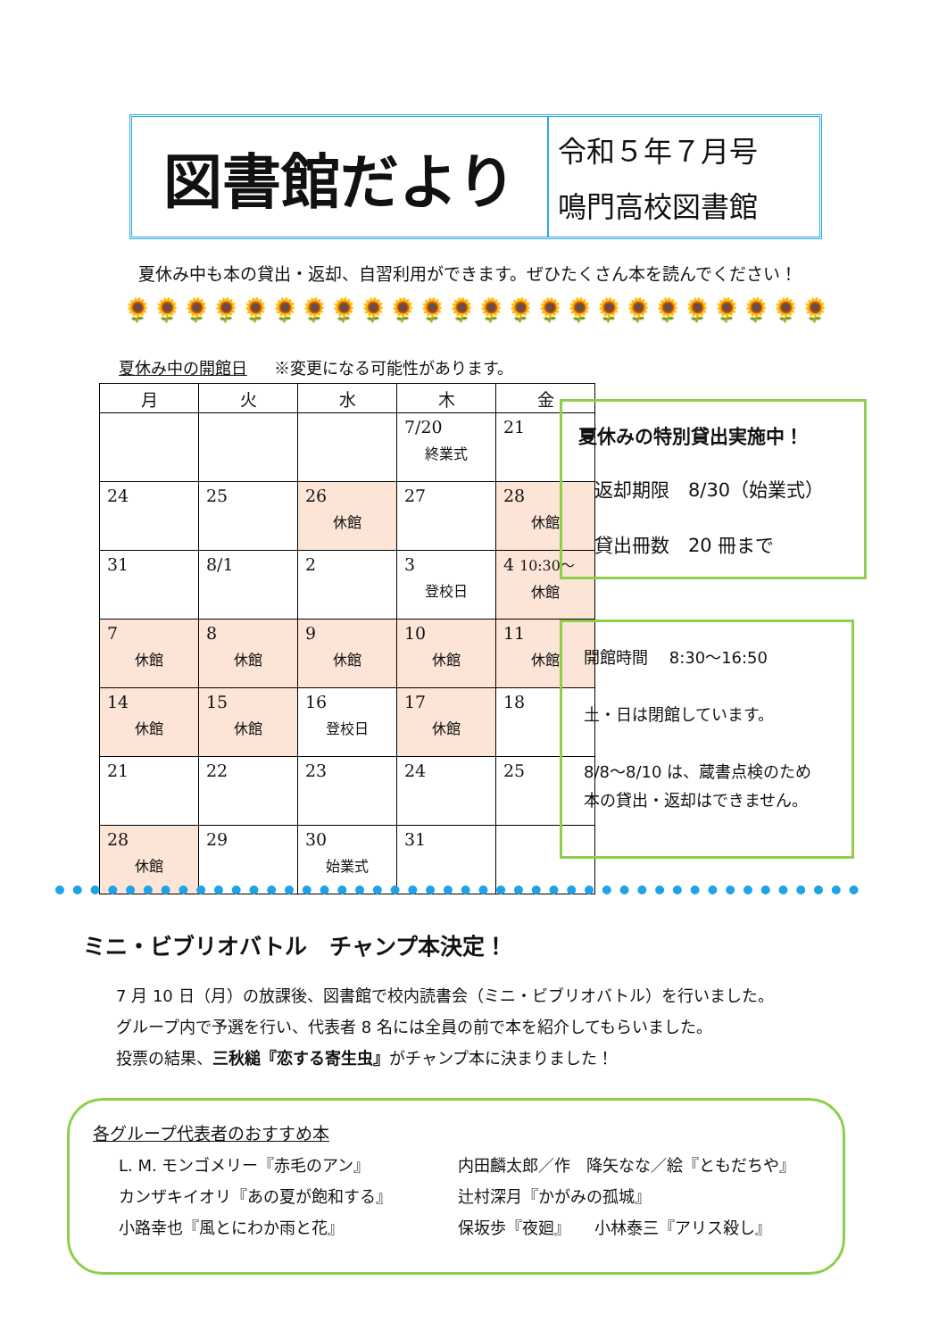図書館だより
令和５年７月号
鳴門高校図書館
夏休み中も本の貸出・返却、自習利用ができます。ぜひたくさん本を読んでください！
🌻🌻🌻🌻🌻🌻🌻🌻🌻🌻🌻🌻🌻🌻🌻🌻🌻🌻🌻🌻🌻🌻🌻🌻
夏休み中の開館日 ※変更になる可能性があります。
| 月 | 火 | 水 | 木 | 金 |
| --- | --- | --- | --- | --- |
| | | | 7/20 終業式 | 21 |
| 24 | 25 | 26 休館 | 27 | 28 休館 |
| 31 | 8/1 | 2 | 3 登校日 | 4 10:30～ 休館 |
| 7 休館 | 8 休館 | 9 休館 | 10 休館 | 11 休館 |
| 14 休館 | 15 休館 | 16 登校日 | 17 休館 | 18 |
| 21 | 22 | 23 | 24 | 25 |
| 28 休館 | 29 | 30 始業式 | 31 | |
夏休みの特別貸出実施中！
返却期限　8/30（始業式）
貸出冊数　20 冊まで
開館時間　 8:30～16:50
土・日は閉館しています。
8/8～8/10 は、蔵書点検のため
本の貸出・返却はできません。
ミニ・ビブリオバトル　チャンプ本決定！
7 月 10 日（月）の放課後、図書館で校内読書会（ミニ・ビブリオバトル）を行いました。
グループ内で予選を行い、代表者 8 名には全員の前で本を紹介してもらいました。
投票の結果、三秋縋『恋する寄生虫』がチャンプ本に決まりました！
各グループ代表者のおすすめ本
L. M. モンゴメリー『赤毛のアン』
カンザキイオリ『あの夏が飽和する』
小路幸也『風とにわか雨と花』
内田麟太郎／作　降矢なな／絵『ともだちや』
辻村深月『かがみの孤城』
保坂歩『夜廻』　　小林泰三『アリス殺し』